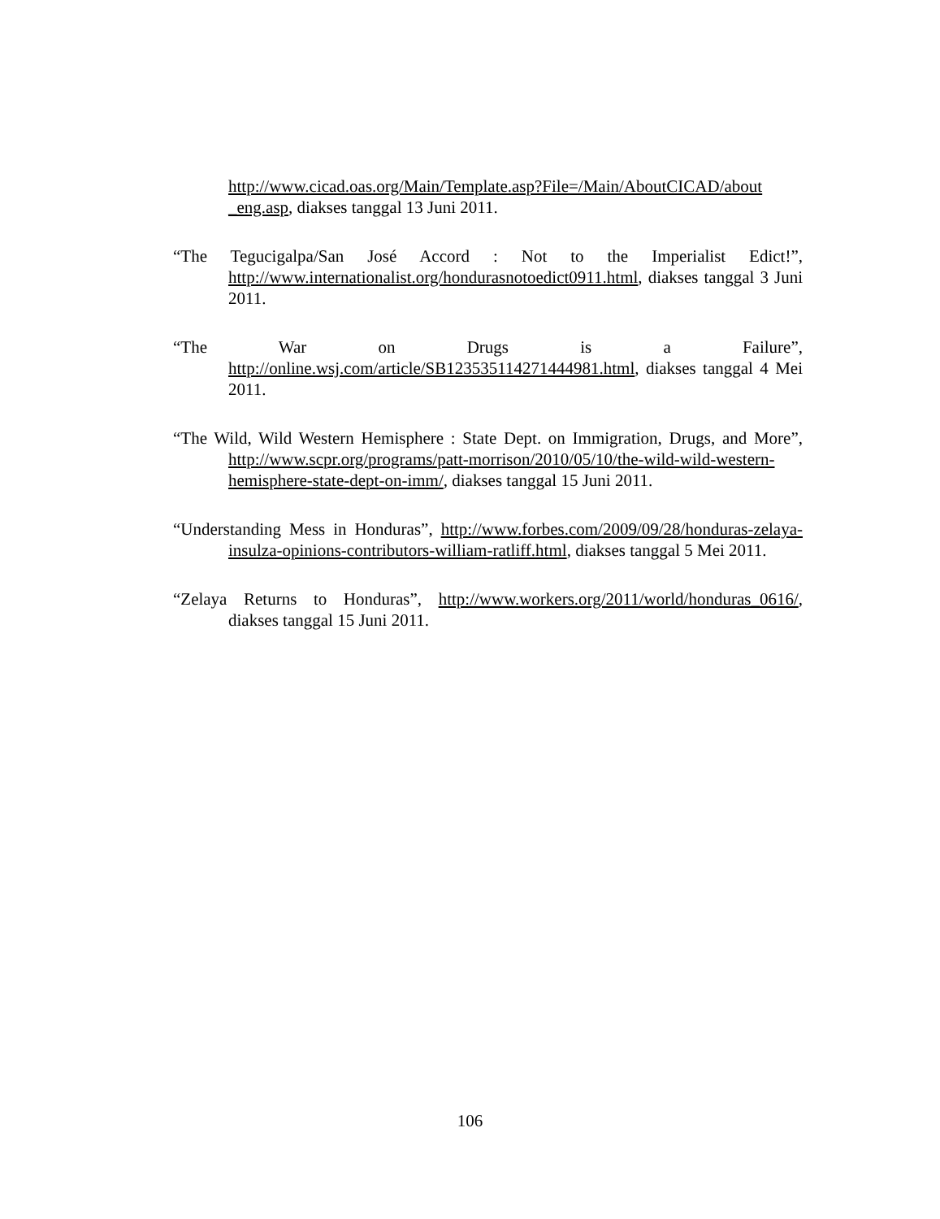http://www.cicad.oas.org/Main/Template.asp?File=/Main/AboutCICAD/about _eng.asp, diakses tanggal 13 Juni 2011.
“The Tegucigalpa/San José Accord : Not to the Imperialist Edict!”, http://www.internationalist.org/hondurasnotoedict0911.html, diakses tanggal 3 Juni 2011.
“The War on Drugs is a Failure”, http://online.wsj.com/article/SB123535114271444981.html, diakses tanggal 4 Mei 2011.
“The Wild, Wild Western Hemisphere : State Dept. on Immigration, Drugs, and More”, http://www.scpr.org/programs/patt-morrison/2010/05/10/the-wild-wild-western-hemisphere-state-dept-on-imm/, diakses tanggal 15 Juni 2011.
“Understanding Mess in Honduras”, http://www.forbes.com/2009/09/28/honduras-zelaya-insulza-opinions-contributors-william-ratliff.html, diakses tanggal 5 Mei 2011.
“Zelaya Returns to Honduras”, http://www.workers.org/2011/world/honduras_0616/, diakses tanggal 15 Juni 2011.
106